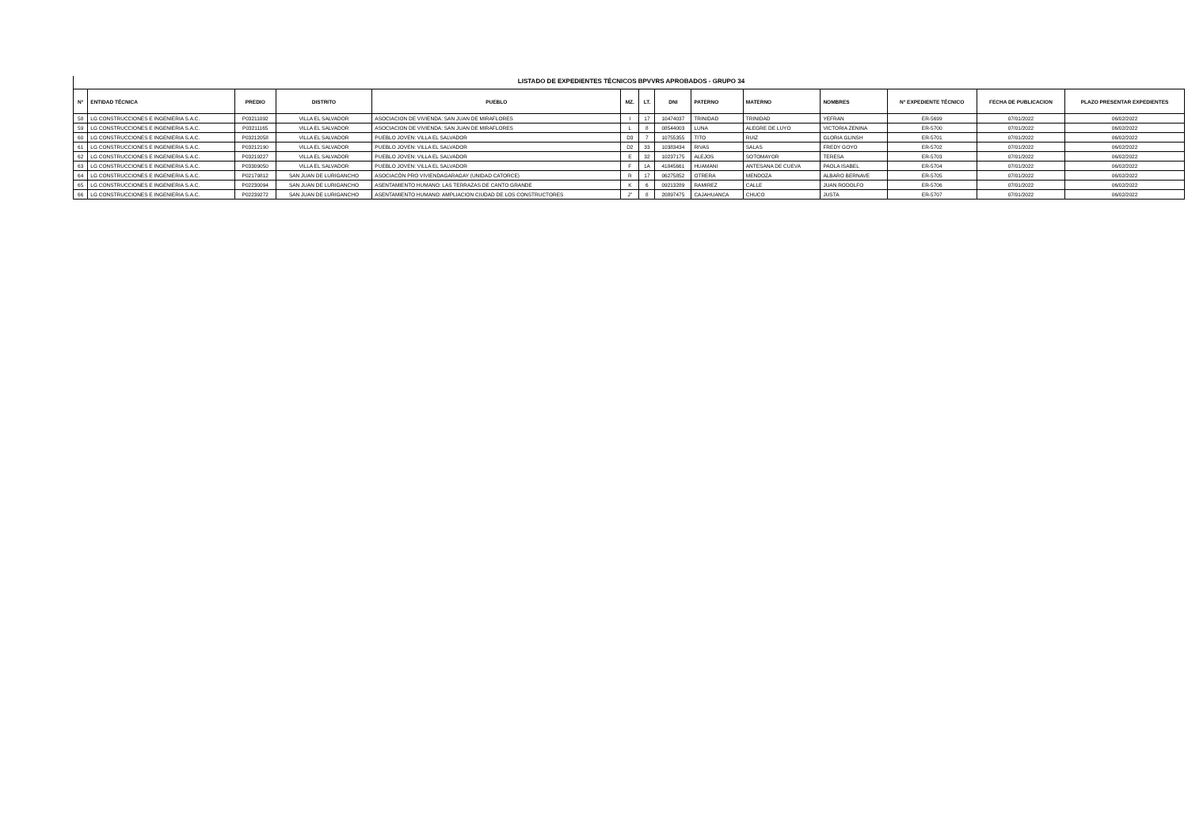LISTADO DE EXPEDIENTES TÉCNICOS BPVVRS APROBADOS - GRUPO 34
| N° | ENTIDAD TÉCNICA | PREDIO | DISTRITO | PUEBLO | MZ. | LT. | DNI | PATERNO | MATERNO | NOMBRES | N° EXPEDIENTE TÉCNICO | FECHA DE PUBLICACION | PLAZO PRESENTAR EXPEDIENTES |
| --- | --- | --- | --- | --- | --- | --- | --- | --- | --- | --- | --- | --- | --- |
| 58 | LG CONSTRUCCIONES E INGENIERIA S.A.C. | P03211092 | VILLA EL SALVADOR | ASOCIACION DE VIVIENDA: SAN JUAN DE MIRAFLORES | I | 17 | 10474037 | TRINIDAD | TRINIDAD | YEFRAN | ER-5699 | 07/01/2022 | 06/02/2022 |
| 59 | LG CONSTRUCCIONES E INGENIERIA S.A.C. | P03211165 | VILLA EL SALVADOR | ASOCIACION DE VIVIENDA: SAN JUAN DE MIRAFLORES | L | 8 | 08544003 | LUNA | ALEGRE DE LUYO | VICTORIA ZENINA | ER-5700 | 07/01/2022 | 06/02/2022 |
| 60 | LG CONSTRUCCIONES E INGENIERIA S.A.C. | P03212058 | VILLA EL SALVADOR | PUEBLO JOVEN: VILLA EL SALVADOR | D3 | 7 | 10755355 | TITO | RUIZ | GLORIA GLINSH | ER-5701 | 07/01/2022 | 06/02/2022 |
| 61 | LG CONSTRUCCIONES E INGENIERIA S.A.C. | P03212190 | VILLA EL SALVADOR | PUEBLO JOVEN: VILLA EL SALVADOR | D2 | 33 | 10383434 | RIVAS | SALAS | FREDY GOYO | ER-5702 | 07/01/2022 | 06/02/2022 |
| 62 | LG CONSTRUCCIONES E INGENIERIA S.A.C. | P03219227 | VILLA EL SALVADOR | PUEBLO JOVEN: VILLA EL SALVADOR | E | 32 | 10237175 | ALEJOS | SOTOMAYOR | TERESA | ER-5703 | 07/01/2022 | 06/02/2022 |
| 63 | LG CONSTRUCCIONES E INGENIERIA S.A.C. | P03309050 | VILLA EL SALVADOR | PUEBLO JOVEN: VILLA EL SALVADOR | F | 1A | 41845661 | HUAMANI | ANTESANA DE CUEVA | PAOLA ISABEL | ER-5704 | 07/01/2022 | 06/02/2022 |
| 64 | LG CONSTRUCCIONES E INGENIERIA S.A.C. | P02179812 | SAN JUAN DE LURIGANCHO | ASOCIACÒN PRO VIVIENDAGARAGAY (UNIDAD CATORCE) | R | 17 | 06275852 | OTRERA | MENDOZA | ALBARO BERNAVE | ER-5705 | 07/01/2022 | 06/02/2022 |
| 65 | LG CONSTRUCCIONES E INGENIERIA S.A.C. | P02230094 | SAN JUAN DE LURIGANCHO | ASENTAMIENTO HUMANO: LAS TERRAZAS DE CANTO GRANDE | K | 6 | 09213289 | RAMIREZ | CALLE | JUAN RODOLFO | ER-5706 | 07/01/2022 | 06/02/2022 |
| 66 | LG CONSTRUCCIONES E INGENIERIA S.A.C. | P02239272 | SAN JUAN DE LURIGANCHO | ASENTAMIENTO HUMANO: AMPLIACION CIUDAD DE LOS CONSTRUCTORES | J" | 8 | 20897475 | CAJAHUANCA | CHUCO | JUSTA | ER-5707 | 07/01/2022 | 06/02/2022 |